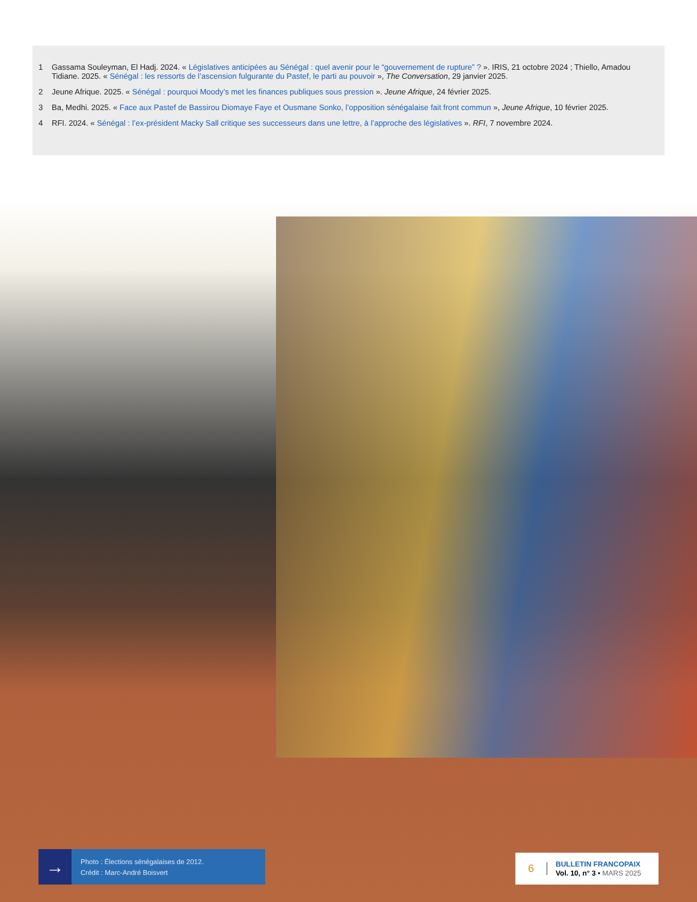1 Gassama Souleyman, El Hadj. 2024. « Législatives anticipées au Sénégal : quel avenir pour le “gouvernement de rupture” ? ». IRIS, 21 octobre 2024 ; Thiello, Amadou Tidiane. 2025. « Sénégal : les ressorts de l’ascension fulgurante du Pastef, le parti au pouvoir », The Conversation, 29 janvier 2025.
2 Jeune Afrique. 2025. « Sénégal : pourquoi Moody’s met les finances publiques sous pression ». Jeune Afrique, 24 février 2025.
3 Ba, Medhi. 2025. « Face aux Pastef de Bassirou Diomaye Faye et Ousmane Sonko, l’opposition sénégalaise fait front commun », Jeune Afrique, 10 février 2025.
4 RFI. 2024. « Sénégal : l’ex-président Macky Sall critique ses successeurs dans une lettre, à l’approche des législatives ». RFI, 7 novembre 2024.
→
Photo : Élections sénégalaises de 2012.
Crédit : Marc-André Boisvert
6
BULLETIN FRANCOPAIX
Vol. 10, n° 3 • MARS 2025